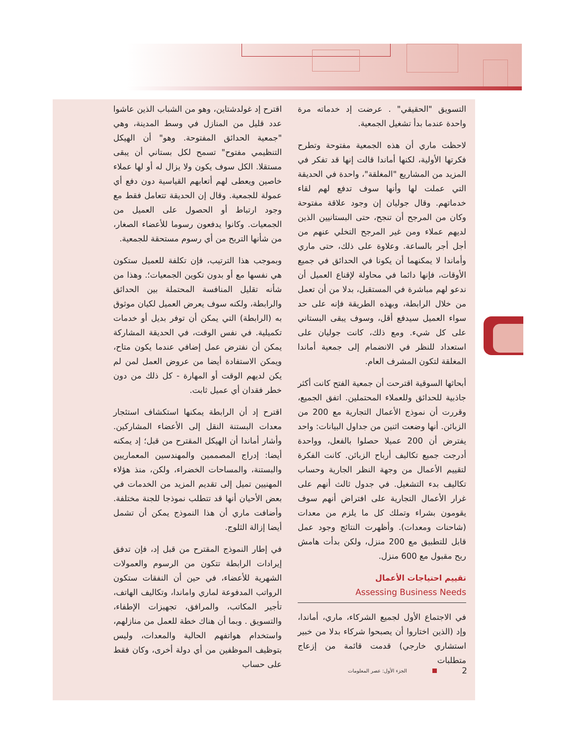اقترح إد غولدشتاين، وهو من الشباب الذين عاشوا عدد قليل من المنازل في وسط المدينة، وهي "جمعية الحدائق المفتوحة. وهو" أن الهيكل التنظيمي مفتوح" تسمح لكل بستاني أن يبقى مستقلا. الكل سوف يكون ولا يزال له أو لها عملاء خاصين ويعطى لهم أتعابهم القياسية دون دفع أي عمولة للجمعية. وقال إن الحديقة تتعامل فقط مع وجود ارتباط أو الحصول على العميل من الجمعيات. وكانوا يدفعون رسوما للأعضاء الصغار، من شأنها التربح من أي رسوم مستحقة للجمعية.
وبموجب هذا الترتيب، فإن تكلفة للعميل ستكون هي نفسها مع أو بدون تكوين الجمعيات؛. وهذا من شأنه تقليل المنافسة المحتملة بين الحدائق والرابطة، ولكنه سوف يعرض العميل لكيان موثوق به (الرابطة) التي يمكن أن توفر بديل أو خدمات تكميلية. في نفس الوقت، في الحديقة المشاركة يمكن أن نفترض عمل إضافي عندما يكون متاح، ويمكن الاستفادة أيضا من عروض العمل لمن لم يكن لديهم الوقت أو المهارة - كل ذلك من دون خطر فقدان أي عميل ثابت.
اقترح إد أن الرابطة يمكنها استكشاف استئجار معدات البستنة النقل إلى الأعضاء المشاركين. وأشار أماندا أن الهيكل المقترح من قبل؛ إد يمكنه أيضا: إدراج المصممين والمهندسين المعماريين والبستنة، والمساحات الخضراء، ولكن، منذ هؤلاء المهنيين تميل إلى تقديم المزيد من الخدمات في بعض الأحيان أنها قد تتطلب نموذجا للجنة مختلفة. وأضافت ماري أن هذا النموذج يمكن أن تشمل أيضا إزالة الثلوج.
في إطار النموذج المقترح من قبل إد، فإن تدفق إيرادات الرابطة تتكون من الرسوم والعمولات الشهرية للأعضاء، في حين أن النفقات ستكون الرواتب المدفوعة لماري واماندا، وتكاليف الهاتف، تأجير المكاتب، والمرافق، تجهيزات الإطفاء، والتسويق . وبما أن هناك خطة للعمل من منازلهم، واستخدام هواتفهم الحالية والمعدات، وليس بتوظيف الموظفين من أي دولة أخرى، وكان فقط على حساب
التسويق "الحقيقي" . عرضت إد خدماته مرة واحدة عندما بدأ تشغيل الجمعية.
لاحظت ماري أن هذه الجمعية مفتوحة وتطرح فكرتها الأولية، لكنها أماندا قالت إنها قد تفكر في المزيد من المشاريع "المغلقة"، واحدة في الحديقة التي عملت لها وأنها سوف تدفع لهم لقاء خدماتهم. وقال جوليان إن وجود علاقة مفتوحة وكان من المرجح أن تنجح، حتى البستانيين الذين لديهم عملاء ومن غير المرجح التخلي عنهم من أجل أجر بالساعة. وعلاوة على ذلك، حتى ماري وأماندا لا يمكنهما أن يكونا في الحدائق في جميع الأوقات، فإنها دائما في محاولة لإقناع العميل أن ندعو لهم مباشرة في المستقبل، بدلا من أن تعمل من خلال الرابطة، وبهذه الطريقة فإنه على حد سواء العميل سيدفع أقل، وسوف يبقى البستاني على كل شيء. ومع ذلك، كانت جوليان على استعداد للنظر في الانضمام إلى جمعية أماندا المغلقة لتكون المشرف العام.
أبحاثها السوقية اقترحت أن جمعية الفتح كانت أكثر جاذبية للحدائق وللعملاء المحتملين. اتفق الجميع، وقررت أن نموذج الأعمال التجارية مع 200 من الزبائن. أنها وضعت اثنين من جداول البيانات: واحد يفترض أن 200 عميلا حصلوا بالفعل، وواحدة أدرجت جميع تكاليف أرباح الزبائن. كانت الفكرة لتقييم الأعمال من وجهة النظر الجارية وحساب تكاليف بدء التشغيل. في جدول ثالث أنهم على غرار الأعمال التجارية على افتراض أنهم سوف يقومون بشراء وتملك كل ما يلزم من معدات (شاحنات ومعدات). وأظهرت النتائج وجود عمل قابل للتطبيق مع 200 منزل، ولكن بدأت هامش ربح مقبول مع 600 منزل.
تقييم احتياجات الأعمال
Assessing Business Needs
في الاجتماع الأول لجميع الشركاء، ماري، أماندا، وإد (الذين اختاروا أن يصبحوا شركاء بدلا من خبير استشاري خارجي) قدمت قائمة من إزعاج متطلبات
2 الجزء الأول: عصر المعلومات